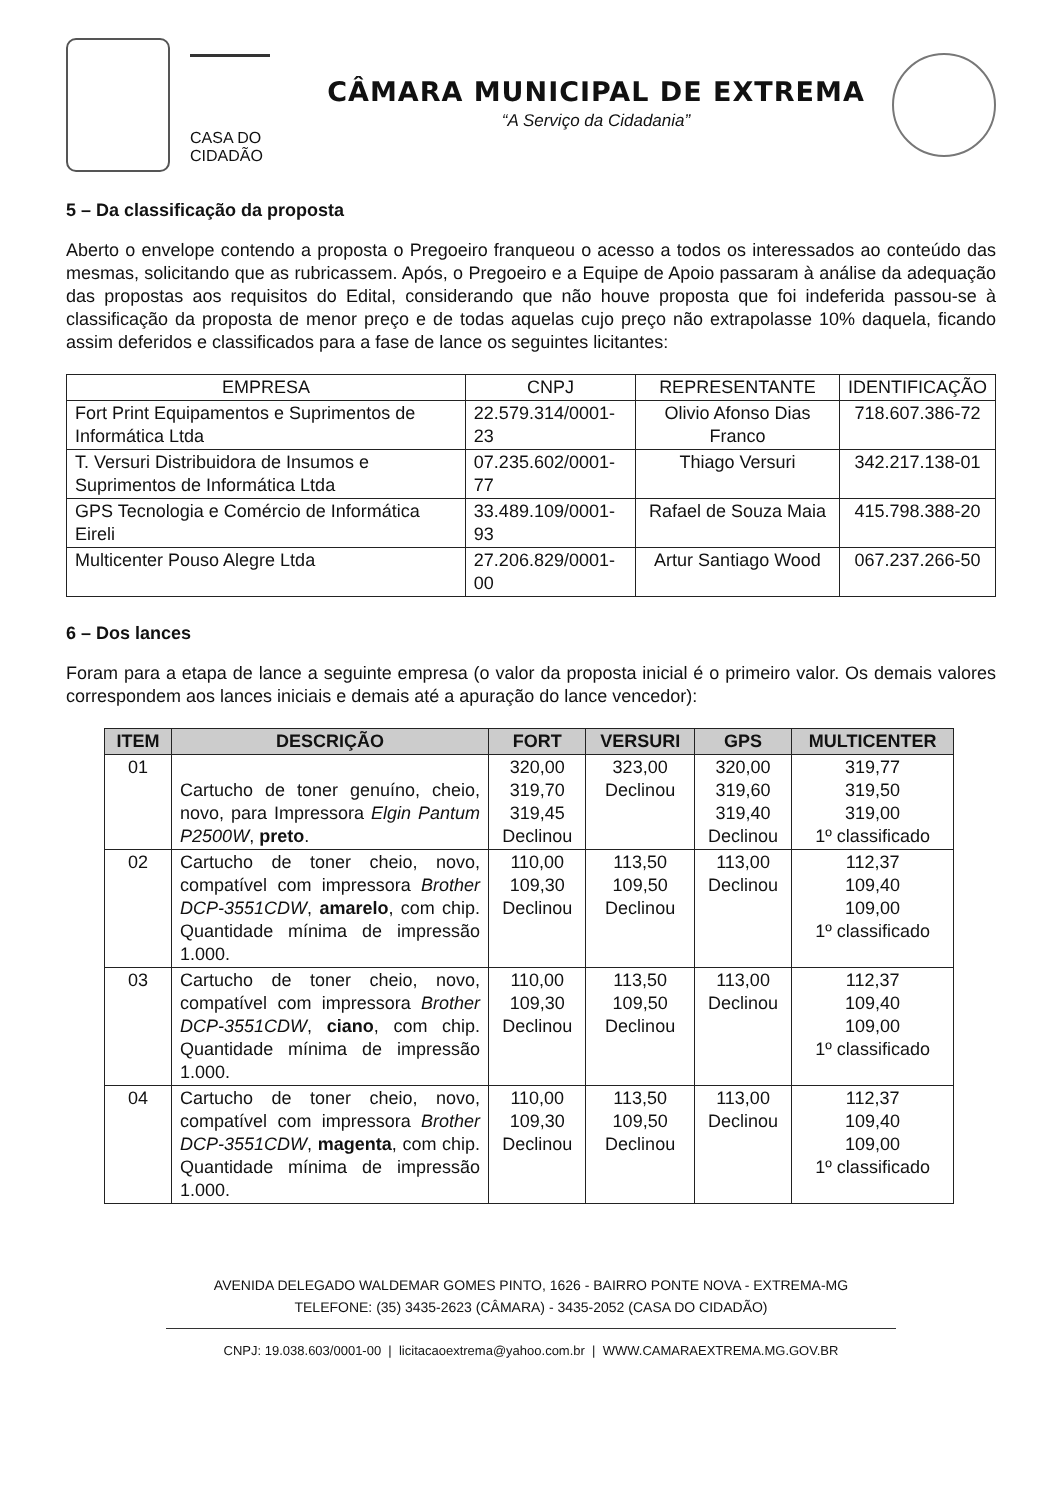CASA DO CIDADÃO
CÂMARA MUNICIPAL DE EXTREMA
“A Serviço da Cidadania”
5 – Da classificação da proposta
Aberto o envelope contendo a proposta o Pregoeiro franqueou o acesso a todos os interessados ao conteúdo das mesmas, solicitando que as rubricassem. Após, o Pregoeiro e a Equipe de Apoio passaram à análise da adequação das propostas aos requisitos do Edital, considerando que não houve proposta que foi indeferida passou-se à classificação da proposta de menor preço e de todas aquelas cujo preço não extrapolasse 10% daquela, ficando assim deferidos e classificados para a fase de lance os seguintes licitantes:
| EMPRESA | CNPJ | REPRESENTANTE | IDENTIFICAÇÃO |
| --- | --- | --- | --- |
| Fort Print Equipamentos e Suprimentos de Informática Ltda | 22.579.314/0001-23 | Olivio Afonso Dias Franco | 718.607.386-72 |
| T. Versuri Distribuidora de Insumos e Suprimentos de Informática Ltda | 07.235.602/0001-77 | Thiago Versuri | 342.217.138-01 |
| GPS Tecnologia e Comércio de Informática Eireli | 33.489.109/0001-93 | Rafael de Souza Maia | 415.798.388-20 |
| Multicenter Pouso Alegre Ltda | 27.206.829/0001-00 | Artur Santiago Wood | 067.237.266-50 |
6 – Dos lances
Foram para a etapa de lance a seguinte empresa (o valor da proposta inicial é o primeiro valor. Os demais valores correspondem aos lances iniciais e demais até a apuração do lance vencedor):
| ITEM | DESCRIÇÃO | FORT | VERSURI | GPS | MULTICENTER |
| --- | --- | --- | --- | --- | --- |
| 01 | Cartucho de toner genuíno, cheio, novo, para Impressora Elgin Pantum P2500W , preto . | 320,00 319,70 319,45 Declinou | 323,00 Declinou | 320,00 319,60 319,40 Declinou | 319,77 319,50 319,00 1º classificado |
| 02 | Cartucho de toner cheio, novo, compatível com impressora Brother DCP-3551CDW , amarelo , com chip. Quantidade mínima de impressão 1.000. | 110,00 109,30 Declinou | 113,50 109,50 Declinou | 113,00 Declinou | 112,37 109,40 109,00 1º classificado |
| 03 | Cartucho de toner cheio, novo, compatível com impressora Brother DCP-3551CDW , ciano , com chip. Quantidade mínima de impressão 1.000. | 110,00 109,30 Declinou | 113,50 109,50 Declinou | 113,00 Declinou | 112,37 109,40 109,00 1º classificado |
| 04 | Cartucho de toner cheio, novo, compatível com impressora Brother DCP-3551CDW , magenta , com chip. Quantidade mínima de impressão 1.000. | 110,00 109,30 Declinou | 113,50 109,50 Declinou | 113,00 Declinou | 112,37 109,40 109,00 1º classificado |
AVENIDA DELEGADO WALDEMAR GOMES PINTO, 1626 - BAIRRO PONTE NOVA - EXTREMA-MG
TELEFONE: (35) 3435-2623 (CÂMARA) - 3435-2052 (CASA DO CIDADÃO)
CNPJ: 19.038.603/0001-00 | licitacaoextrema@yahoo.com.br | WWW.CAMARAEXTREMA.MG.GOV.BR